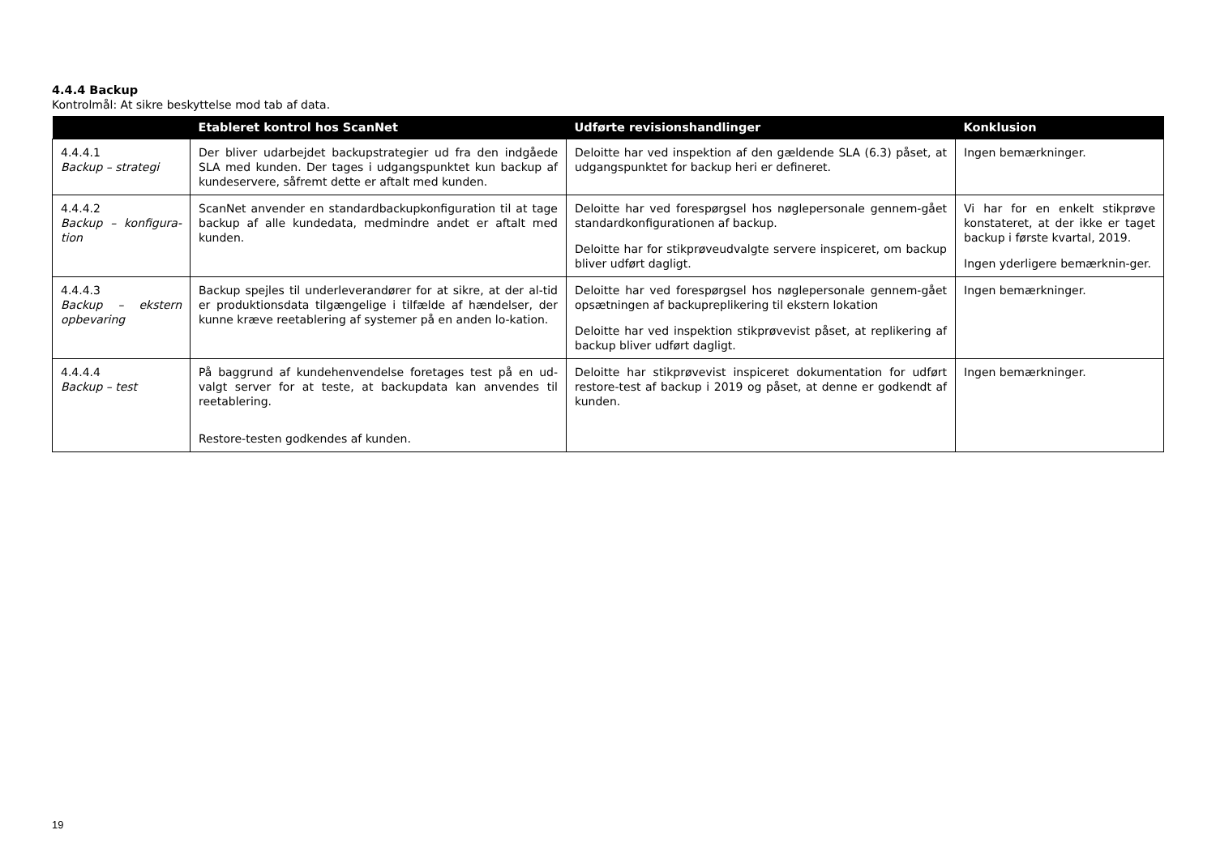4.4.4 Backup
Kontrolmål: At sikre beskyttelse mod tab af data.
| | Etableret kontrol hos ScanNet | Udførte revisionshandlinger | Konklusion |
| --- | --- | --- | --- |
| 4.4.4.1 Backup – strategi | Der bliver udarbejdet backupstrategier ud fra den indgåede SLA med kunden. Der tages i udgangspunktet kun backup af kundeservere, såfremt dette er aftalt med kunden. | Deloitte har ved inspektion af den gældende SLA (6.3) påset, at udgangspunktet for backup heri er defineret. | Ingen bemærkninger. |
| 4.4.4.2 Backup – konfigura-tion | ScanNet anvender en standardbackupkonfiguration til at tage backup af alle kundedata, medmindre andet er aftalt med kunden. | Deloitte har ved forespørgsel hos nøglepersonale gennem-gået standardkonfigurationen af backup. Deloitte har for stikprøveudvalgte servere inspiceret, om backup bliver udført dagligt. | Vi har for en enkelt stikprøve konstateret, at der ikke er taget backup i første kvartal, 2019. Ingen yderligere bemærknin-ger. |
| 4.4.4.3 Backup – ekstern opbevaring | Backup spejles til underleverandører for at sikre, at der al-tid er produktionsdata tilgængelige i tilfælde af hændelser, der kunne kræve reetablering af systemer på en anden lo-kation. | Deloitte har ved forespørgsel hos nøglepersonale gennem-gået opsætningen af backupreplikering til ekstern lokation Deloitte har ved inspektion stikprøvevist påset, at replikering af backup bliver udført dagligt. | Ingen bemærkninger. |
| 4.4.4.4 Backup – test | På baggrund af kundehenvendelse foretages test på en ud-valgt server for at teste, at backupdata kan anvendes til reetablering. Restore-testen godkendes af kunden. | Deloitte har stikprøvevist inspiceret dokumentation for udført restore-test af backup i 2019 og påset, at denne er godkendt af kunden. | Ingen bemærkninger. |
19